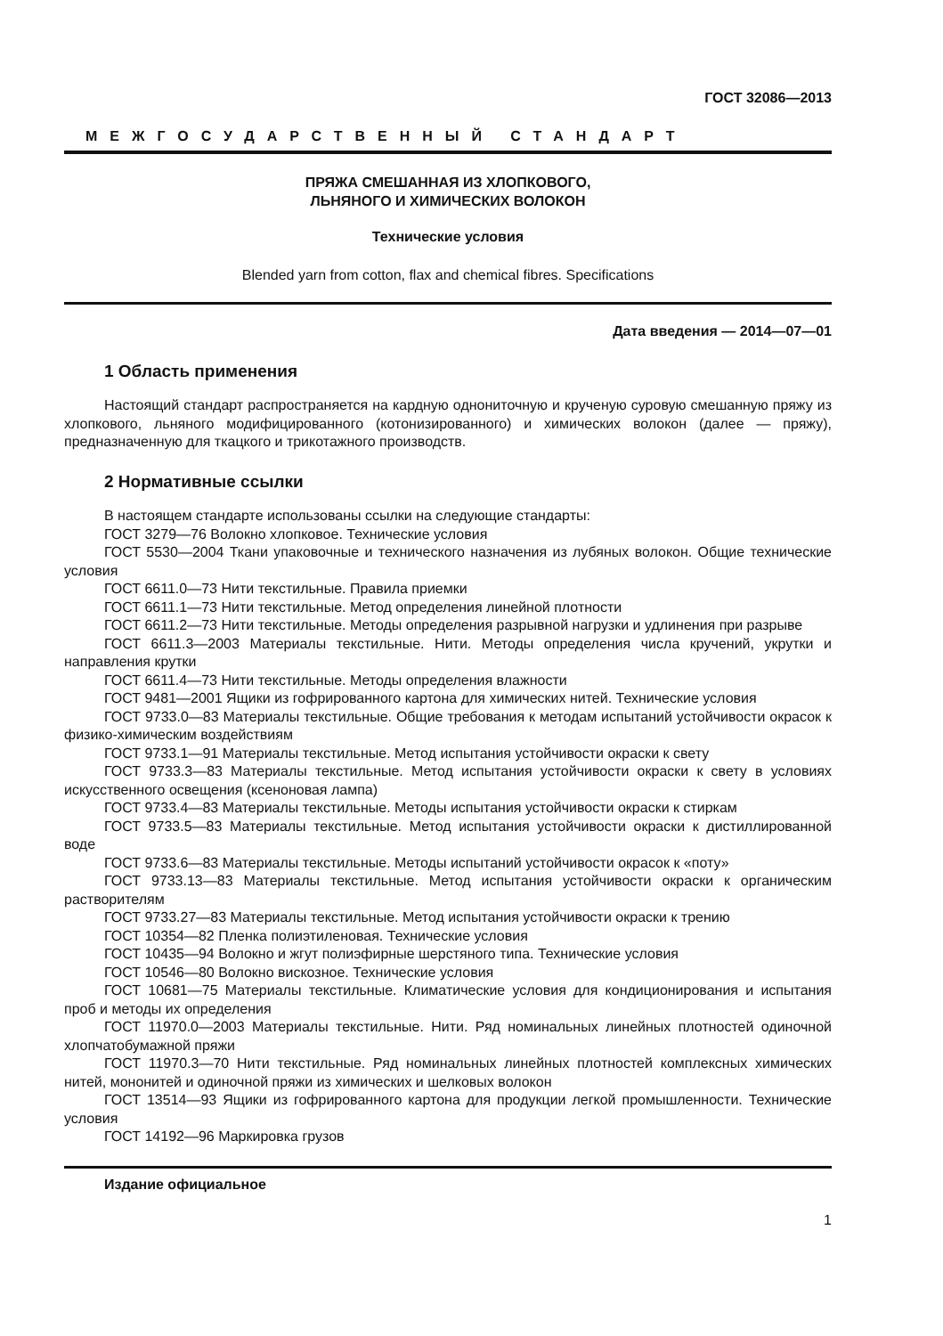ГОСТ 32086—2013
МЕЖГОСУДАРСТВЕННЫЙ СТАНДАРТ
ПРЯЖА СМЕШАННАЯ ИЗ ХЛОПКОВОГО,
ЛЬНЯНОГО И ХИМИЧЕСКИХ ВОЛОКОН
Технические условия
Blended yarn from cotton, flax and chemical fibres. Specifications
Дата введения — 2014—07—01
1 Область применения
Настоящий стандарт распространяется на кардную однониточную и крученую суровую смешанную пряжу из хлопкового, льняного модифицированного (котонизированного) и химических волокон (далее — пряжу), предназначенную для ткацкого и трикотажного производств.
2 Нормативные ссылки
В настоящем стандарте использованы ссылки на следующие стандарты:
ГОСТ 3279—76 Волокно хлопковое. Технические условия
ГОСТ 5530—2004 Ткани упаковочные и технического назначения из лубяных волокон. Общие технические условия
ГОСТ 6611.0—73 Нити текстильные. Правила приемки
ГОСТ 6611.1—73 Нити текстильные. Метод определения линейной плотности
ГОСТ 6611.2—73 Нити текстильные. Методы определения разрывной нагрузки и удлинения при разрыве
ГОСТ 6611.3—2003 Материалы текстильные. Нити. Методы определения числа кручений, укрутки и направления крутки
ГОСТ 6611.4—73 Нити текстильные. Методы определения влажности
ГОСТ 9481—2001 Ящики из гофрированного картона для химических нитей. Технические условия
ГОСТ 9733.0—83 Материалы текстильные. Общие требования к методам испытаний устойчивости окрасок к физико-химическим воздействиям
ГОСТ 9733.1—91 Материалы текстильные. Метод испытания устойчивости окраски к свету
ГОСТ 9733.3—83 Материалы текстильные. Метод испытания устойчивости окраски к свету в условиях искусственного освещения (ксеноновая лампа)
ГОСТ 9733.4—83 Материалы текстильные. Методы испытания устойчивости окраски к стиркам
ГОСТ 9733.5—83 Материалы текстильные. Метод испытания устойчивости окраски к дистиллированной воде
ГОСТ 9733.6—83 Материалы текстильные. Методы испытаний устойчивости окрасок к «поту»
ГОСТ 9733.13—83 Материалы текстильные. Метод испытания устойчивости окраски к органическим растворителям
ГОСТ 9733.27—83 Материалы текстильные. Метод испытания устойчивости окраски к трению
ГОСТ 10354—82 Пленка полиэтиленовая. Технические условия
ГОСТ 10435—94 Волокно и жгут полиэфирные шерстяного типа. Технические условия
ГОСТ 10546—80 Волокно вискозное. Технические условия
ГОСТ 10681—75 Материалы текстильные. Климатические условия для кондиционирования и испытания проб и методы их определения
ГОСТ 11970.0—2003 Материалы текстильные. Нити. Ряд номинальных линейных плотностей одиночной хлопчатобумажной пряжи
ГОСТ 11970.3—70 Нити текстильные. Ряд номинальных линейных плотностей комплексных химических нитей, мононитей и одиночной пряжи из химических и шелковых волокон
ГОСТ 13514—93 Ящики из гофрированного картона для продукции легкой промышленности. Технические условия
ГОСТ 14192—96 Маркировка грузов
Издание официальное
1